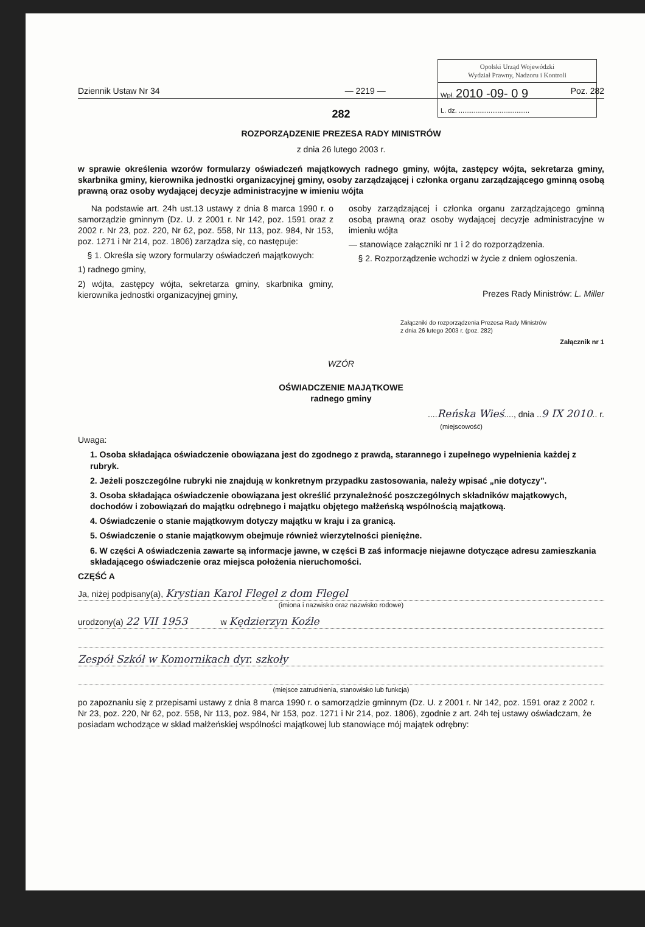Opolski Urząd Wojewódzki
Wydział Prawny, Nadzoru i Kontroli
Wpł. 2010 -09- 0 9
L. dz. ......................................
Dziennik Ustaw Nr 34 — 2219 — Poz. 282
282
ROZPORZĄDZENIE PREZESA RADY MINISTRÓW
z dnia 26 lutego 2003 r.
w sprawie określenia wzorów formularzy oświadczeń majątkowych radnego gminy, wójta, zastępcy wójta, sekretarza gminy, skarbnika gminy, kierownika jednostki organizacyjnej gminy, osoby zarządzającej i członka organu zarządzającego gminną osobą prawną oraz osoby wydającej decyzje administracyjne w imieniu wójta
Na podstawie art. 24h ust.13 ustawy z dnia 8 marca 1990 r. o samorządzie gminnym (Dz. U. z 2001 r. Nr 142, poz. 1591 oraz z 2002 r. Nr 23, poz. 220, Nr 62, poz. 558, Nr 113, poz. 984, Nr 153, poz. 1271 i Nr 214, poz. 1806) zarządza się, co następuje:
§ 1. Określa się wzory formularzy oświadczeń majątkowych:
1) radnego gminy,
2) wójta, zastępcy wójta, sekretarza gminy, skarbnika gminy, kierownika jednostki organizacyjnej gminy,
osoby zarządzającej i członka organu zarządzającego gminną osobą prawną oraz osoby wydającej decyzje administracyjne w imieniu wójta
— stanowiące załączniki nr 1 i 2 do rozporządzenia.
§ 2. Rozporządzenie wchodzi w życie z dniem ogłoszenia.
Prezes Rady Ministrów: L. Miller
Załączniki do rozporządzenia Prezesa Rady Ministrów
z dnia 26 lutego 2003 r. (poz. 282)
Załącznik nr 1
WZÓR
OŚWIADCZENIE MAJĄTKOWE
radnego gminy
....Reńska Wieś...., dnia ..9 IX 2010.. r.
(miejscowość)
Uwaga:
1. Osoba składająca oświadczenie obowiązana jest do zgodnego z prawdą, starannego i zupełnego wypełnienia każdej z rubryk.
2. Jeżeli poszczególne rubryki nie znajdują w konkretnym przypadku zastosowania, należy wpisać „nie dotyczy".
3. Osoba składająca oświadczenie obowiązana jest określić przynależność poszczególnych składników majątkowych, dochodów i zobowiązań do majątku odrębnego i majątku objętego małżeńską wspólnością majątkową.
4. Oświadczenie o stanie majątkowym dotyczy majątku w kraju i za granicą.
5. Oświadczenie o stanie majątkowym obejmuje również wierzytelności pieniężne.
6. W części A oświadczenia zawarte są informacje jawne, w części B zaś informacje niejawne dotyczące adresu zamieszkania składającego oświadczenie oraz miejsca położenia nieruchomości.
CZĘŚĆ A
Ja, niżej podpisany(a), Krystian Karol Flegel z dom Flegel
(imiona i nazwisko oraz nazwisko rodowe)
urodzony(a) 22 VII 1953 w Kędzierzyn Koźle
Zespół Szkół w Komornikach dyr. szkoły
(miejsce zatrudnienia, stanowisko lub funkcja)
po zapoznaniu się z przepisami ustawy z dnia 8 marca 1990 r. o samorządzie gminnym (Dz. U. z 2001 r. Nr 142, poz. 1591 oraz z 2002 r. Nr 23, poz. 220, Nr 62, poz. 558, Nr 113, poz. 984, Nr 153, poz. 1271 i Nr 214, poz. 1806), zgodnie z art. 24h tej ustawy oświadczam, że posiadam wchodzące w skład małżeńskiej wspólności majątkowej lub stanowiące mój majątek odrębny: